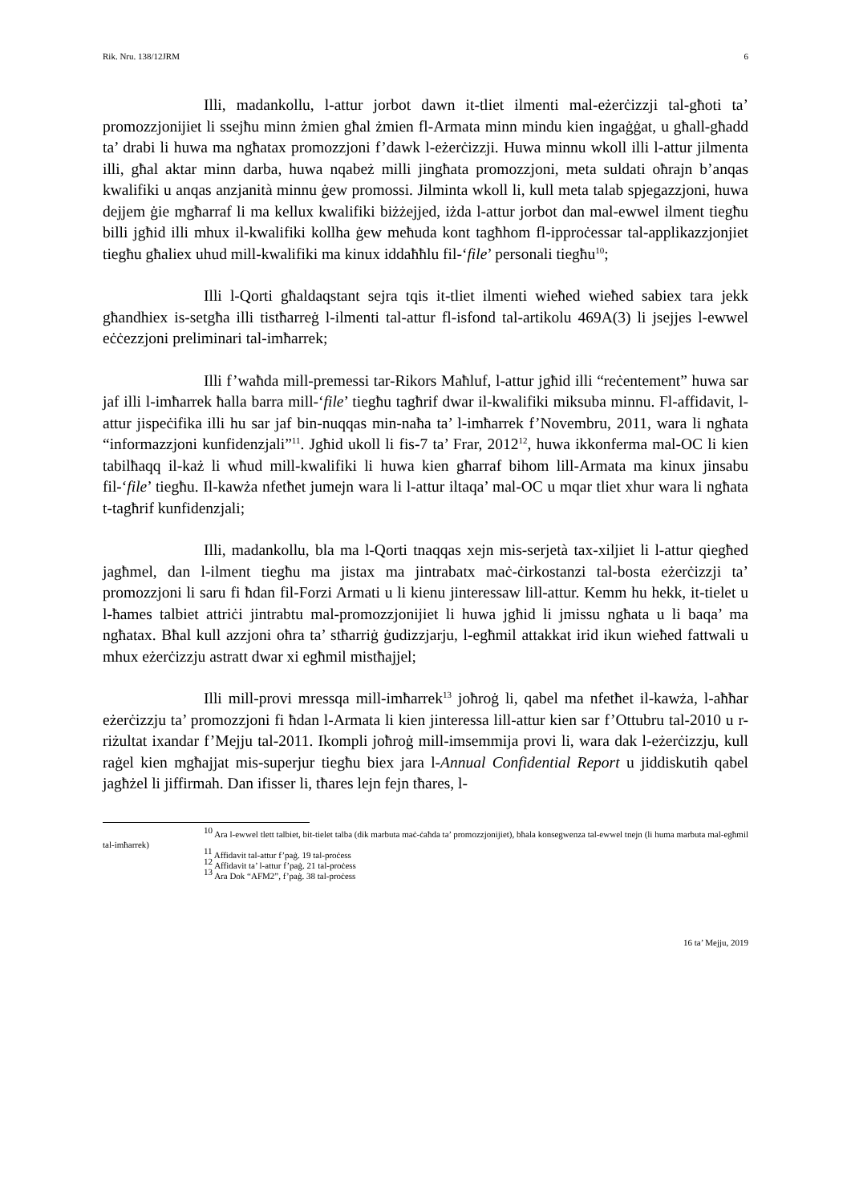Rik. Nru. 138/12JRM 6
Illi, madankollu, l-attur jorbot dawn it-tliet ilmenti mal-eżerċizzji tal-għoti ta’ promozzjonijiet li ssejħu minn żmien għal żmien fl-Armata minn mindu kien ingaġġat, u għall-għadd ta’ drabi li huwa ma ngħatax promozzjoni f’dawk l-eżerċizzji. Huwa minnu wkoll illi l-attur jilmenta illi, għal aktar minn darba, huwa nqabeż milli jingħata promozzjoni, meta suldati oħrajn b’anqas kwalifiki u anqas anzjanità minnu ġew promossi. Jilminta wkoll li, kull meta talab spjegazzjoni, huwa dejjem ġie mgħarraf li ma kellux kwalifiki biżżejjed, iżda l-attur jorbot dan mal-ewwel ilment tiegħu billi jgħid illi mhux il-kwalifiki kollha ġew meħuda kont tagħhom fl-ipproċessar tal-applikazzjonjiet tiegħu għaliex uhud mill-kwalifiki ma kinux iddaħħlu fil-‘file’ personali tiegħu<sup>10</sup>;
Illi l-Qorti għaldaqstant sejra tqis it-tliet ilmenti wieħed wieħed sabiex tara jekk għandhiex is-setgħa illi tistħarreġ l-ilmenti tal-attur fl-isfond tal-artikolu 469A(3) li jsejjes l-ewwel eċċezzjoni preliminari tal-imħarrek;
Illi f’waħda mill-premessi tar-Rikors Maħluf, l-attur jgħid illi “reċentement” huwa sar jaf illi l-imħarrek ħalla barra mill-‘file’ tiegħu tagħrif dwar il-kwalifiki miksuba minnu. Fl-affidavit, l-attur jispeċifika illi hu sar jaf bin-nuqqas min-naħa ta’ l-imħarrek f’Novembru, 2011, wara li ngħata “informazzjoni kunfidenzjali”<sup>11</sup>. Jgħid ukoll li fis-7 ta’ Frar, 2012<sup>12</sup>, huwa ikkonferma mal-OC li kien tabilħaqq il-każ li wħud mill-kwalifiki li huwa kien għarraf bihom lill-Armata ma kinux jinsabu fil-‘file’ tiegħu. Il-kawża nfetħet jumejn wara li l-attur iltaqa’ mal-OC u mqar tliet xhur wara li ngħata t-tagħrif kunfidenzjali;
Illi, madankollu, bla ma l-Qorti tnaqqas xejn mis-serjetà tax-xiljiet li l-attur qiegħed jagħmel, dan l-ilment tiegħu ma jistax ma jintrabatx maċ-ċirkostanzi tal-bosta eżerċizzji ta’ promozzjoni li saru fi ħdan fil-Forzi Armati u li kienu jinteressaw lill-attur. Kemm hu hekk, it-tielet u l-ħames talbiet attriċi jintrabtu mal-promozzjonijiet li huwa jgħid li jmissu ngħata u li baqa’ ma ngħatax. Bħal kull azzjoni oħra ta’ stħarriġ ġudizzjarju, l-egħmil attakkat irid ikun wieħed fattwali u mhux eżerċizzju astratt dwar xi egħmil mistħajjel;
Illi mill-provi mressqa mill-imħarrek<sup>13</sup> joħroġ li, qabel ma nfetħet il-kawża, l-aħħar eżerċizzju ta’ promozzjoni fi ħdan l-Armata li kien jinteressa lill-attur kien sar f’Ottubru tal-2010 u r-riżultat ixandar f’Mejju tal-2011. Ikompli joħroġ mill-imsemmija provi li, wara dak l-eżerċizzju, kull raġel kien mgħajjat mis-superjur tiegħu biex jara l-Annual Confidential Report u jiddiskutih qabel jagħżel li jiffirmah. Dan ifisser li, tħares lejn fejn tħares, l-
<sup>10</sup> Ara l-ewwel tlett talbiet, bit-tielet talba (dik marbuta maċ-ċaħda ta’ promozzjonijiet), bħala konsegwenza tal-ewwel tnejn (li huma marbuta mal-egħmil tal-imħarrek)
<sup>11</sup> Affidavit tal-attur f’paġ. 19 tal-proċess
<sup>12</sup> Affidavit ta’ l-attur f’paġ. 21 tal-proċess
<sup>13</sup> Ara Dok “AFM2”, f’paġ. 38 tal-proċess
16 ta’ Mejju, 2019